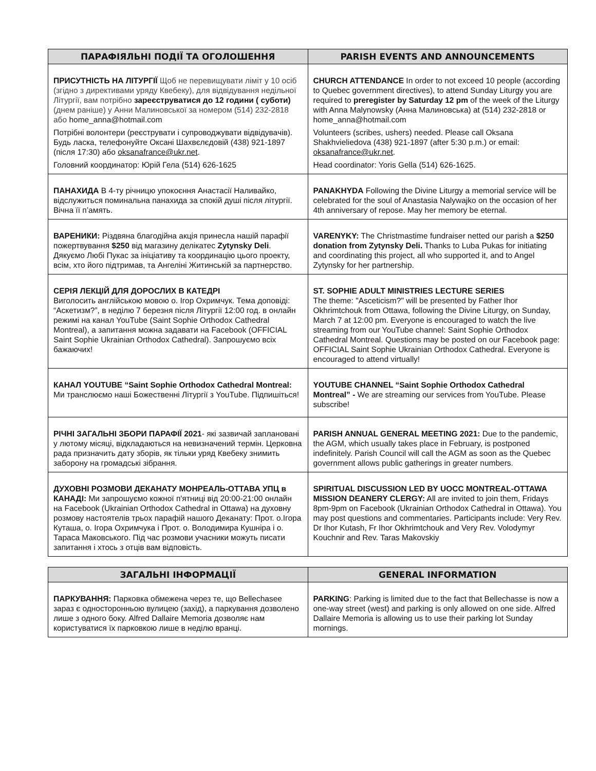| ПАРАФІЯЛЬНІ ПОДІЇ ТА ОГОЛОШЕННЯ | PARISH EVENTS AND ANNOUNCEMENTS |
| --- | --- |
| ПРИСУТНІСТЬ НА ЛІТУРГІЇ Щоб не перевищувати ліміт у 10 осіб (згідно з директивами уряду Квебеку), для відвідування недільної Літургії, вам потрібно зареєструватися до 12 години ( суботи) (днем раніше) у Анни Малиновської за номером (514) 232-2818 або home_anna@hotmail.com Потрібні волонтери (реєструвати і супроводжувати відвідувачів). Будь ласка, телефонуйте Оксані Шахвєлєдовій (438) 921-1897 (після 17:30) або oksanafrance@ukr.net . Головний координатор: Юрій Гела (514) 626-1625 | CHURCH ATTENDANCE In order to not exceed 10 people (according to Quebec government directives), to attend Sunday Liturgy you are required to preregister by Saturday 12 pm of the week of the Liturgy with Anna Malynowsky (Анна Малиновська) at (514) 232-2818 or home_anna@hotmail.com Volunteers (scribes, ushers) needed. Please call Oksana Shakhvieliedova (438) 921-1897 (after 5:30 p.m.) or email: oksanafrance@ukr.net . Head coordinator: Yoris Gella (514) 626-1625. |
| ПАНАХИДА В 4-ту річницю упокоєння Анастасії Наливайко, відслужиться поминальна панахида за спокій душі після літургії. Вічна її п’амять. | PANAKHYDA Following the Divine Liturgy a memorial service will be celebrated for the soul of Anastasia Nalywajko on the occasion of her 4th anniversary of repose. May her memory be eternal. |
| ВАРЕНИКИ: Різдвяна благодійна акція принесла нашій парафії пожертвування $250 від магазину делікатес Zytynsky Deli . Дякуємо Любі Пукас за ініціативу та координацію цього проекту, всім, хто його підтримав, та Ангеліні Житинській за партнерство. | VARENYKY: The Christmastime fundraiser netted our parish a $250 donation from Zytynsky Deli. Thanks to Luba Pukas for initiating and coordinating this project, all who supported it, and to Angel Zytynsky for her partnership. |
| СЕРІЯ ЛЕКЦІЙ ДЛЯ ДОРОСЛИХ В КАТЕДРІ Виголосить англійською мовою о. Ігор Охримчук. Тема доповіді: “Аскетизм?”, в неділю 7 березня після Літургії 12:00 год. в онлайн режимі на канал YouTube (Saint Sophie Orthodox Cathedral Montreal), а запитання можна задавати на Facebook (OFFICIAL Saint Sophie Ukrainian Orthodox Cathedral). Запрошуємо всіх бажаючих! | ST. SOPHIE ADULT MINISTRIES LECTURE SERIES The theme: "Asceticism?" will be presented by Father Ihor Okhrimtchouk from Ottawa, following the Divine Liturgy, on Sunday, March 7 at 12:00 pm. Everyone is encouraged to watch the live streaming from our YouTube channel: Saint Sophie Orthodox Cathedral Montreal. Questions may be posted on our Facebook page: OFFICIAL Saint Sophie Ukrainian Orthodox Cathedral. Everyone is encouraged to attend virtually! |
| КАНАЛ YOUTUBE “Saint Sophie Orthodox Cathedral Montreal: Ми транслюємо наші Божественні Літургії з YouTube. Підпишіться! | YOUTUBE CHANNEL “Saint Sophie Orthodox Cathedral Montreal” - We are streaming our services from YouTube. Please subscribe! |
| РІЧНІ ЗАГАЛЬНІ ЗБОРИ ПАРАФІЇ 2021 - які зазвичай заплановані у лютому місяці, відкладаються на невизначений термін. Церковна рада призначить дату зборів, як тільки уряд Квебеку знимить заборону на громадські зібрання. | PARISH ANNUAL GENERAL MEETING 2021: Due to the pandemic, the AGM, which usually takes place in February, is postponed indefinitely. Parish Council will call the AGM as soon as the Quebec government allows public gatherings in greater numbers. |
| ДУХОВНІ РОЗМОВИ ДЕКАНАТУ МОНРЕАЛЬ-ОТТАВА УПЦ в КАНАДІ: Ми запрошуємо кожної п'ятниці від 20:00-21:00 онлайн на Facebook (Ukrainian Orthodox Cathedral in Ottawa) на духовну розмову настоятелів трьох парафій нашого Деканату: Прот. о.Ігора Куташа, о. Ігора Охримчука і Прот. о. Володимира Кушніра і о. Тараса Маковського. Під час розмови учасники можуть писати запитання і хтось з отців вам відповість. | SPIRITUAL DISCUSSION LED BY UOCC MONTREAL-OTTAWA MISSION DEANERY CLERGY: All are invited to join them, Fridays 8pm-9pm on Facebook (Ukrainian Orthodox Cathedral in Ottawa). You may post questions and commentaries. Participants include: Very Rev. Dr Ihor Kutash, Fr Ihor Okhrimtchouk and Very Rev. Volodymyr Kouchnir and Rev. Taras Makovskiy |
| ЗАГАЛЬНІ ІНФОРМАЦІЇ | GENERAL INFORMATION |
| --- | --- |
| ПАРКУВАННЯ: Парковка обмежена через те, що Bellechasee зараз є односторонньою вулицею (захід), а паркування дозволено лише з одного боку. Alfred Dallaire Memoria дозволяє нам користуватися їх парковкою лише в неділю вранці. | PARKING : Parking is limited due to the fact that Bellechasse is now a one-way street (west) and parking is only allowed on one side. Alfred Dallaire Memoria is allowing us to use their parking lot Sunday mornings. |